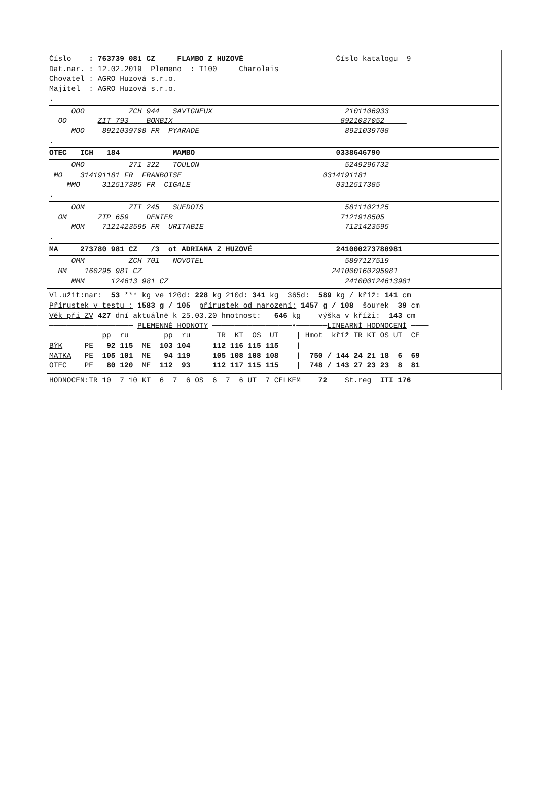Číslo : 763739 081 CZ FLAMBO Z HUZOVÉ Číslo katalogu 9
Dat.nar. : 12.02.2019 Plemeno : T100 Charolais
Chovatel : AGRO Huzová s.r.o.
Majitel : AGRO Huzová s.r.o.
.
OOO ZCH 944 SAVIGNEUX 2101106933
OO ZIT 793 BOMBIX 8921037052
MOO 8921039708 FR PYARADE 8921039708
.
OTEC ICH 184 MAMBO 0338646790
OMO 271 322 TOULON 5249296732
MO 314191181 FR FRANBOISE 0314191181
MMO 312517385 FR CIGALE 0312517385
.
OOM ZTI 245 SUEDOIS 5811102125
OM ZTP 659 DENIER 7121918505
MOM 7121423595 FR URITABIE 7121423595
.
MA 273780 981 CZ /3 ot ADRIANA Z HUZOVÉ 241000273780981
OMM ZCH 701 NOVOTEL 5897127519
MM 160295 981 CZ 241000160295981
MMM 124613 981 CZ 241000124613981
Vl.užit: nar: 53 *** kg ve 120d: 228 kg 210d: 341 kg 365d: 589 kg / kříž: 141 cm
Přírustek v testu : 1583 g / 105 přírustek od narození: 1457 g / 108 šourek 39 cm
Věk při ZV 427 dní aktuálně k 25.03.20 hmotnost: 646 kg výška v kříži: 143 cm
─────────────────── PLEMENNÉ HODNOTY ──────────────────•───────LINEARNÍ HODNOCENÍ ────
pp ru pp ru TR KT OS UT | Hmot kříž TR KT OS UT CE
BÝK PE 92 115 ME 103 104 112 116 115 115 |
MATKA PE 105 101 ME 94 119 105 108 108 108 | 750 / 144 24 21 18 6 69
OTEC PE 80 120 ME 112 93 112 117 115 115 | 748 / 143 27 23 23 8 81
HODNOCEN:TR 10 7 10 KT 6 7 6 OS 6 7 6 UT 7 CELKEM 72 St.reg ITI 176